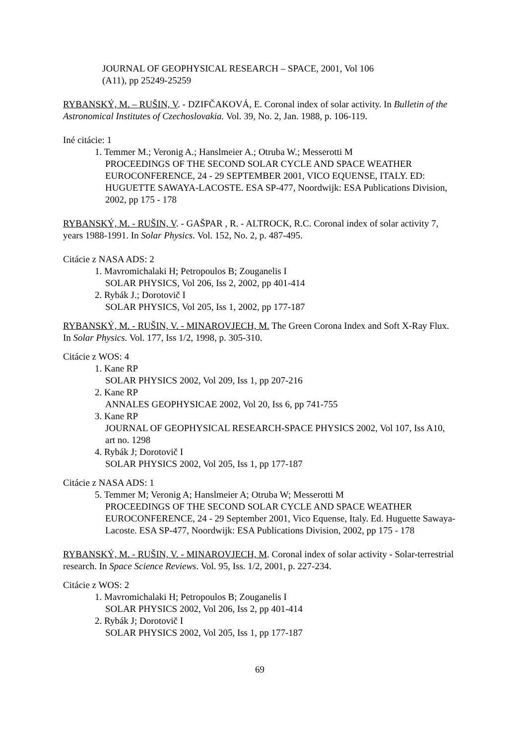JOURNAL OF GEOPHYSICAL RESEARCH – SPACE, 2001, Vol 106
(A11), pp 25249-25259
RYBANSKÝ, M. – RUŠIN, V. - DZIFČAKOVÁ, E. Coronal index of solar activity. In Bulletin of the Astronomical Institutes of Czechoslovakia. Vol. 39, No. 2, Jan. 1988, p. 106-119.
Iné citácie: 1
1. Temmer M.; Veronig A.; Hanslmeier A.; Otruba W.; Messerotti M
PROCEEDINGS OF THE SECOND SOLAR CYCLE AND SPACE WEATHER EUROCONFERENCE, 24 - 29 SEPTEMBER 2001, VICO EQUENSE, ITALY. ED: HUGUETTE SAWAYA-LACOSTE. ESA SP-477, Noordwijk: ESA Publications Division, 2002, pp 175 - 178
RYBANSKÝ, M. - RUŠIN, V. - GAŠPAR , R. - ALTROCK, R.C. Coronal index of solar activity 7, years 1988-1991. In Solar Physics. Vol. 152, No. 2, p. 487-495.
Citácie z NASA ADS: 2
1. Mavromichalaki H; Petropoulos B; Zouganelis I
SOLAR PHYSICS, Vol 206, Iss 2, 2002, pp 401-414
2. Rybák J.; Dorotovič I
SOLAR PHYSICS, Vol 205, Iss 1, 2002, pp 177-187
RYBANSKÝ, M. - RUŠIN, V. - MINAROVJECH, M. The Green Corona Index and Soft X-Ray Flux. In Solar Physics. Vol. 177, Iss 1/2, 1998, p. 305-310.
Citácie z WOS: 4
1. Kane RP
SOLAR PHYSICS 2002, Vol 209, Iss 1, pp 207-216
2. Kane RP
ANNALES GEOPHYSICAE 2002, Vol 20, Iss 6, pp 741-755
3. Kane RP
JOURNAL OF GEOPHYSICAL RESEARCH-SPACE PHYSICS 2002, Vol 107, Iss A10, art no. 1298
4. Rybák J; Dorotovič I
SOLAR PHYSICS 2002, Vol 205, Iss 1, pp 177-187
Citácie z NASA ADS: 1
5. Temmer M; Veronig A; Hanslmeier A; Otruba W; Messerotti M
PROCEEDINGS OF THE SECOND SOLAR CYCLE AND SPACE WEATHER EUROCONFERENCE, 24 - 29 September 2001, Vico Equense, Italy. Ed. Huguette Sawaya-Lacoste. ESA SP-477, Noordwijk: ESA Publications Division, 2002, pp 175 - 178
RYBANSKÝ, M. - RUŠIN, V. - MINAROVJECH, M. Coronal index of solar activity - Solar-terrestrial research. In Space Science Reviews. Vol. 95, Iss. 1/2, 2001, p. 227-234.
Citácie z WOS: 2
1. Mavromichalaki H; Petropoulos B; Zouganelis I
SOLAR PHYSICS 2002, Vol 206, Iss 2, pp 401-414
2. Rybák J; Dorotovič I
SOLAR PHYSICS 2002, Vol 205, Iss 1, pp 177-187
69